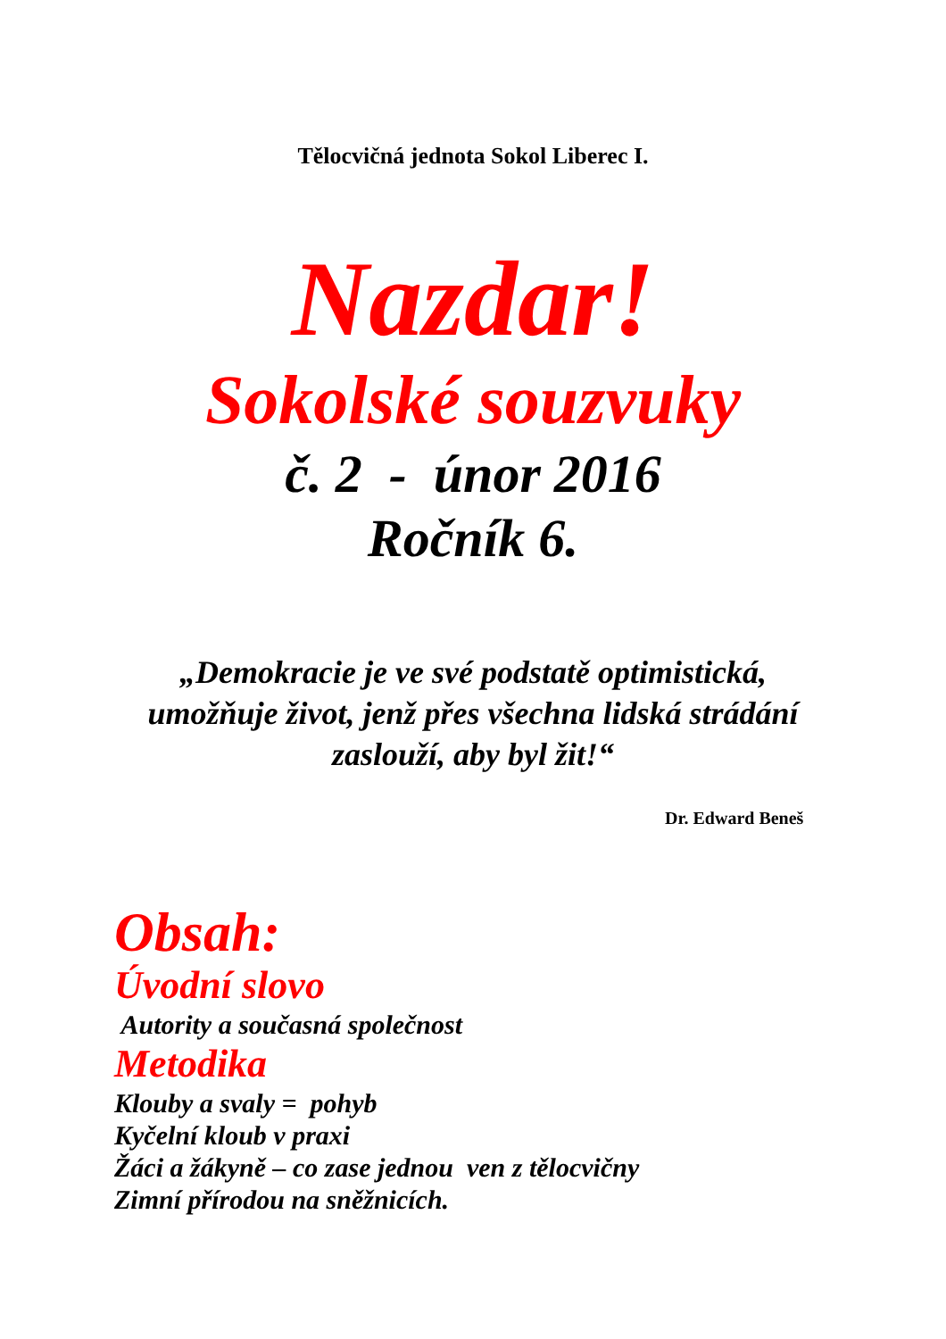Tělocvičná jednota Sokol Liberec I.
Nazdar!
Sokolské souzvuky
č. 2 - únor 2016
Ročník 6.
„Demokracie je ve své podstatě optimistická,
umožňuje život, jenž přes všechna lidská strádání
zaslouží, aby byl žit!“
Dr. Edward Beneš
Obsah:
Úvodní slovo
Autority a současná společnost
Metodika
Klouby a svaly = pohyb
Kyčelní kloub v praxi
Žáci a žákyně – co zase jednou ven z tělocvičny
Zimní přírodou na sněžnicích.